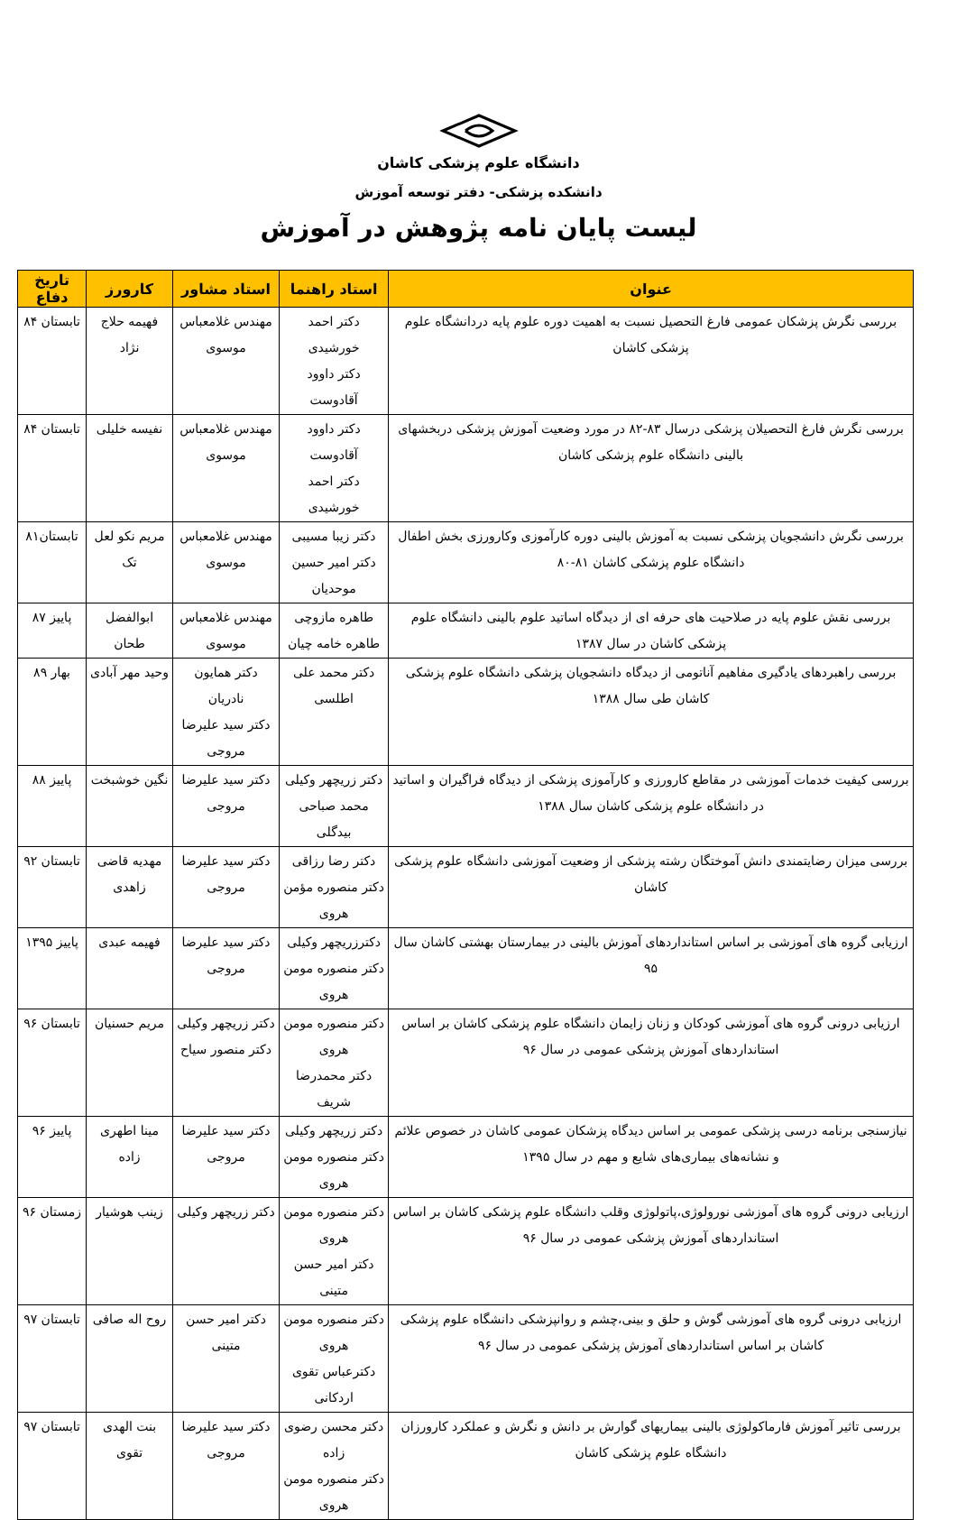دانشگاه علوم پزشکی کاشان
دانشکده پزشکی- دفتر توسعه آموزش
لیست پایان نامه پژوهش در آموزش
| عنوان | استاد راهنما | استاد مشاور | کارورز | تاریخ دفاع |
| --- | --- | --- | --- | --- |
| بررسی نگرش پزشکان عمومی فارغ التحصیل نسبت به اهمیت دوره علوم پایه دردانشگاه علوم پزشکی کاشان | دکتر احمد خورشیدی دکتر داوود آقادوست | مهندس غلامعباس موسوی | فهیمه حلاج نژاد | تابستان ۸۴ |
| بررسی نگرش فارغ التحصیلان پزشکی درسال ۸۳-۸۲ در مورد وضعیت آموزش پزشکی دربخشهای بالینی دانشگاه علوم پزشکی کاشان | دکتر داوود آقادوست دکتر احمد خورشیدی | مهندس غلامعباس موسوی | نفیسه خلیلی | تابستان ۸۴ |
| بررسی نگرش دانشجویان پزشکی نسبت به آموزش بالینی دوره کارآموزی وکارورزی بخش اطفال دانشگاه علوم پزشکی کاشان ۸۱-۸۰ | دکتر زیبا مسیبی دکتر امیر حسین موحدیان | مهندس غلامعباس موسوی | مریم نکو لعل تک | تابستان۸۱ |
| بررسی نقش علوم پایه در صلاحیت های حرفه ای از دیدگاه اساتید علوم بالینی دانشگاه علوم پزشکی کاشان در سال ۱۳۸۷ | طاهره مازوچی طاهره خامه چیان | مهندس غلامعباس موسوی | ابوالفضل طحان | پاییز ۸۷ |
| بررسی راهبردهای یادگیری مفاهیم آناتومی از دیدگاه دانشجویان پزشکی دانشگاه علوم پزشکی کاشان طی سال ۱۳۸۸ | دکتر محمد علی اطلسی | دکتر همایون نادریان دکتر سید علیرضا مروجی | وحید مهر آبادی | بهار ۸۹ |
| بررسی کیفیت خدمات آموزشی در مقاطع کارورزی و کارآموزی پزشکی از دیدگاه فراگیران و اساتید در دانشگاه علوم پزشکی کاشان سال ۱۳۸۸ | دکتر زریچهر وکیلی محمد صباحی بیدگلی | دکتر سید علیرضا مروجی | نگین خوشبخت | پاییز ۸۸ |
| بررسی میزان رضایتمندی دانش آموختگان رشته پزشکی از وضعیت آموزشی دانشگاه علوم پزشکی کاشان | دکتر رضا رزاقی دکتر منصوره مؤمن هروی | دکتر سید علیرضا مروجی | مهدیه قاضی زاهدی | تابستان ۹۲ |
| ارزیابی گروه های آموزشی بر اساس استانداردهای آموزش بالینی در بیمارستان بهشتی کاشان سال ۹۵ | دکترزریچهر وکیلی دکتر منصوره مومن هروی | دکتر سید علیرضا مروجی | فهیمه عبدی | پاییز ۱۳۹۵ |
| ارزیابی درونی گروه های آموزشی کودکان و زنان زایمان دانشگاه علوم پزشکی کاشان بر اساس استانداردهای آموزش پزشکی عمومی در سال ۹۶ | دکتر منصوره مومن هروی دکتر محمدرضا شریف | دکتر زریچهر وکیلی دکتر منصور سیاح | مریم حسنیان | تابستان ۹۶ |
| نیازسنجی برنامه درسی پزشکی عمومی بر اساس دیدگاه پزشکان عمومی کاشان در خصوص علائم و نشانه‌های بیماری‌های شایع و مهم در سال ۱۳۹۵ | دکتر زریچهر وکیلی دکتر منصوره مومن هروی | دکتر سید علیرضا مروجی | مینا اطهری زاده | پاییز ۹۶ |
| ارزیابی درونی گروه های آموزشی نورولوژی،پاتولوژی وقلب دانشگاه علوم پزشکی کاشان بر اساس استانداردهای آموزش پزشکی عمومی در سال ۹۶ | دکتر منصوره مومن هروی دکتر امیر حسن متینی | دکتر زریچهر وکیلی | زینب هوشیار | زمستان ۹۶ |
| ارزیابی درونی گروه های آموزشی گوش و حلق و بینی،چشم و روانپزشکی دانشگاه علوم پزشکی کاشان بر اساس استانداردهای آموزش پزشکی عمومی در سال ۹۶ | دکتر منصوره مومن هروی دکترعباس تقوی اردکانی | دکتر امیر حسن متینی | روح اله صافی | تابستان ۹۷ |
| بررسی تاثیر آموزش فارماکولوژی بالینی بیماریهای گوارش بر دانش و نگرش و عملکرد کارورزان دانشگاه علوم پزشکی کاشان | دکتر محسن رضوی زاده دکتر منصوره مومن هروی | دکتر سید علیرضا مروجی | بنت الهدی تقوی | تابستان ۹۷ |